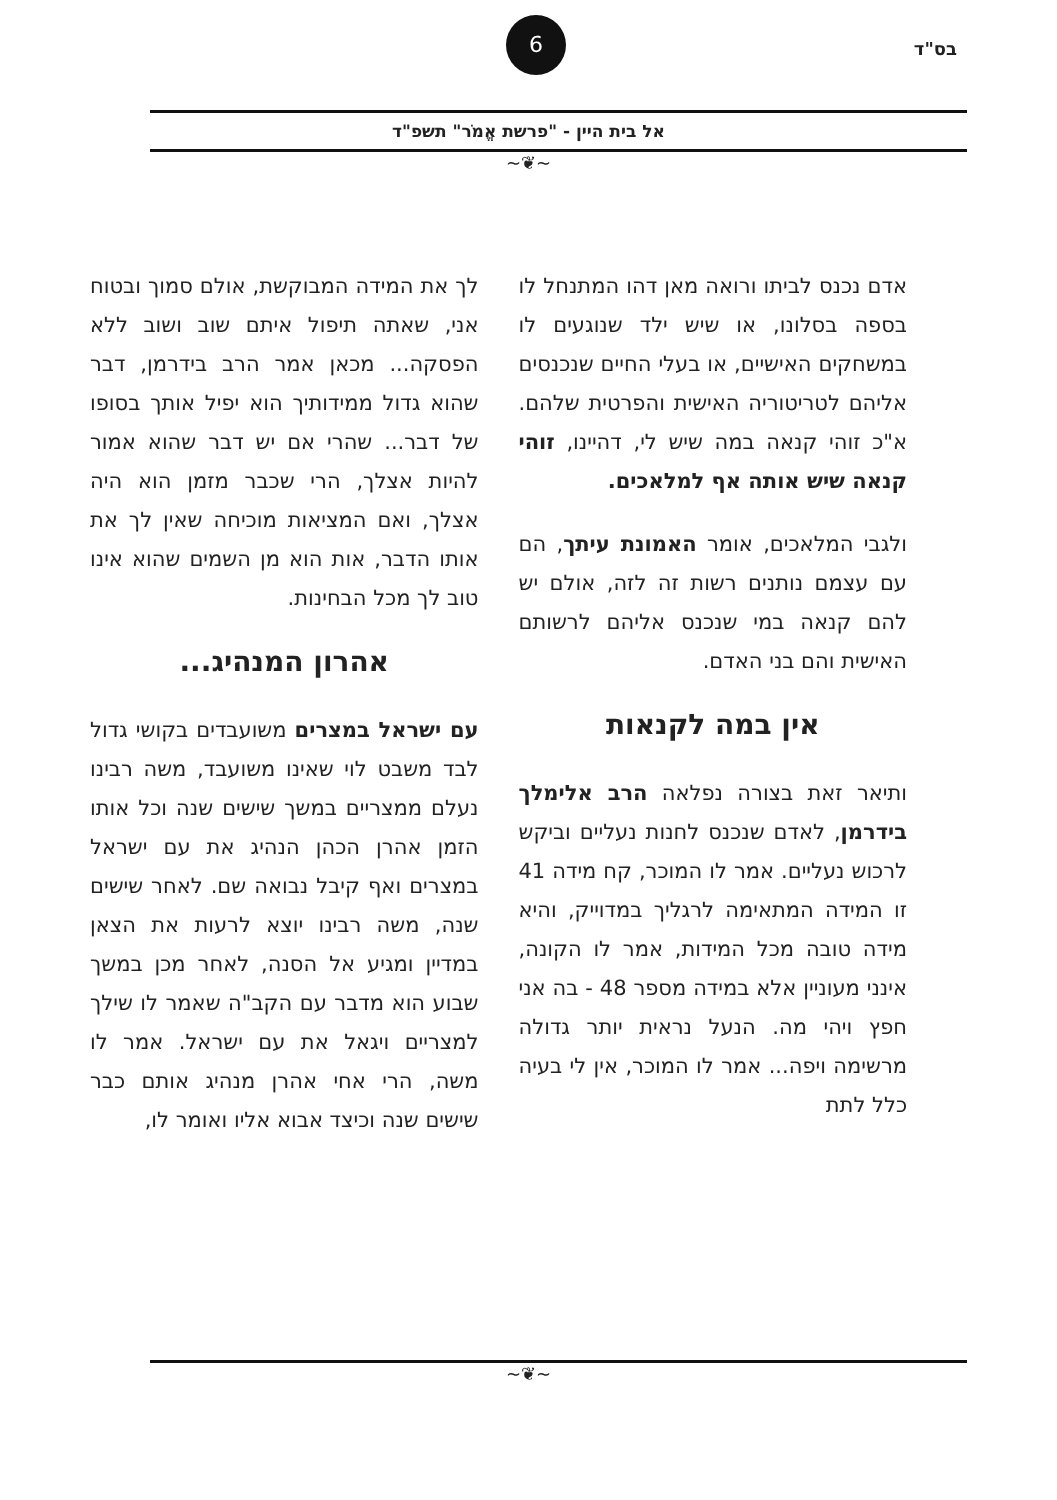בס"ד
6
אל בית היין - "פרשת אֱמֹר" תשפ"ד
~❦~
אדם נכנס לביתו ורואה מאן דהו המתנחל לו בספה בסלונו, או שיש ילד שנוגעים לו במשחקים האישיים, או בעלי החיים שנכנסים אליהם לטריטוריה האישית והפרטית שלהם. א"כ זוהי קנאה במה שיש לי, דהיינו, זוהי קנאה שיש אותה אף למלאכים.
ולגבי המלאכים, אומר האמונת עיתך, הם עם עצמם נותנים רשות זה לזה, אולם יש להם קנאה במי שנכנס אליהם לרשותם האישית והם בני האדם.
אין במה לקנאות
ותיאר זאת בצורה נפלאה הרב אלימלך בידרמן, לאדם שנכנס לחנות נעליים וביקש לרכוש נעליים. אמר לו המוכר, קח מידה 41 זו המידה המתאימה לרגליך במדוייק, והיא מידה טובה מכל המידות, אמר לו הקונה, אינני מעוניין אלא במידה מספר 48 - בה אני חפץ ויהי מה. הנעל נראית יותר גדולה מרשימה ויפה... אמר לו המוכר, אין לי בעיה כלל לתת
לך את המידה המבוקשת, אולם סמוך ובטוח אני, שאתה תיפול איתם שוב ושוב ללא הפסקה... מכאן אמר הרב בידרמן, דבר שהוא גדול ממידותיך הוא יפיל אותך בסופו של דבר... שהרי אם יש דבר שהוא אמור להיות אצלך, הרי שכבר מזמן הוא היה אצלך, ואם המציאות מוכיחה שאין לך את אותו הדבר, אות הוא מן השמים שהוא אינו טוב לך מכל הבחינות.
אהרון המנהיג...
עם ישראל במצרים משועבדים בקושי גדול לבד משבט לוי שאינו משועבד, משה רבינו נעלם ממצריים במשך שישים שנה וכל אותו הזמן אהרן הכהן הנהיג את עם ישראל במצרים ואף קיבל נבואה שם. לאחר שישים שנה, משה רבינו יוצא לרעות את הצאן במדיין ומגיע אל הסנה, לאחר מכן במשך שבוע הוא מדבר עם הקב"ה שאמר לו שילך למצריים ויגאל את עם ישראל. אמר לו משה, הרי אחי אהרן מנהיג אותם כבר שישים שנה וכיצד אבוא אליו ואומר לו,
~❦~